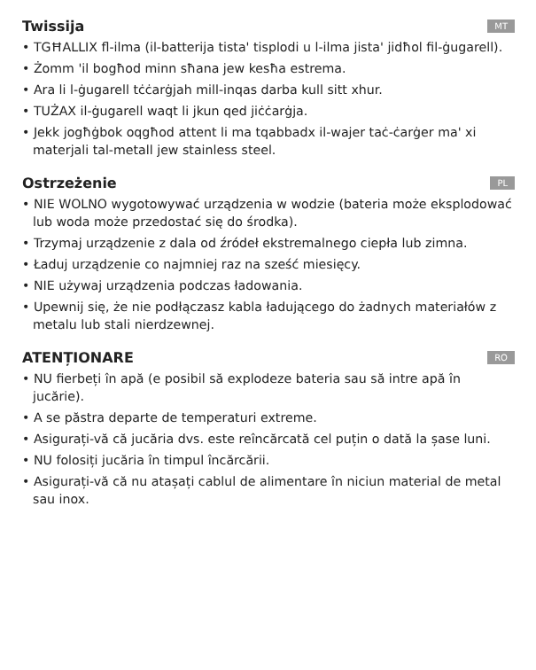Twissija
MT
• TGĦALLIX fl-ilma (il-batterija tista' tisplodi u l-ilma jista' jidħol fil-ġugarell).
• Żomm 'il bogħod minn sħana jew kesħa estrema.
• Ara li l-ġugarell tċċarġjah mill-inqas darba kull sitt xhur.
• TUŻAX il-ġugarell waqt li jkun qed jiċċarġja.
• Jekk jogħġbok oqgħod attent li ma tqabbadx il-wajer taċ-ċarġer ma' xi materjali tal-metall jew stainless steel.
Ostrzeżenie
PL
• NIE WOLNO wygotowywać urządzenia w wodzie (bateria może eksplodować lub woda może przedostać się do środka).
• Trzymaj urządzenie z dala od źródeł ekstremalnego ciepła lub zimna.
• Ładuj urządzenie co najmniej raz na sześć miesięcy.
• NIE używaj urządzenia podczas ładowania.
• Upewnij się, że nie podłączasz kabla ładującego do żadnych materiałów z metalu lub stali nierdzewnej.
ATENȚIONARE
RO
• NU fierbeți în apă (e posibil să explodeze bateria sau să intre apă în jucărie).
• A se păstra departe de temperaturi extreme.
• Asigurați-vă că jucăria dvs. este reîncărcată cel puțin o dată la șase luni.
• NU folosiți jucăria în timpul încărcării.
• Asigurați-vă că nu atașați cablul de alimentare în niciun material de metal sau inox.